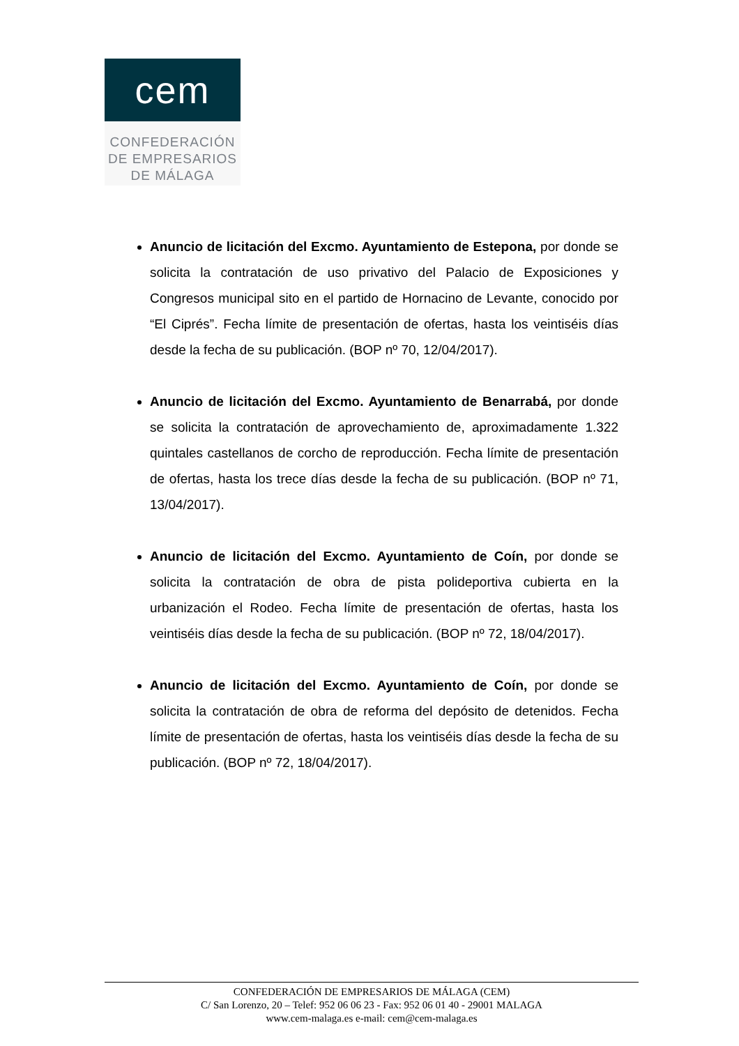cem
CONFEDERACIÓN
DE EMPRESARIOS
DE MÁLAGA
Anuncio de licitación del Excmo. Ayuntamiento de Estepona, por donde se solicita la contratación de uso privativo del Palacio de Exposiciones y Congresos municipal sito en el partido de Hornacino de Levante, conocido por “El Ciprés”. Fecha límite de presentación de ofertas, hasta los veintiséis días desde la fecha de su publicación. (BOP nº 70, 12/04/2017).
Anuncio de licitación del Excmo. Ayuntamiento de Benarrabá, por donde se solicita la contratación de aprovechamiento de, aproximadamente 1.322 quintales castellanos de corcho de reproducción. Fecha límite de presentación de ofertas, hasta los trece días desde la fecha de su publicación. (BOP nº 71, 13/04/2017).
Anuncio de licitación del Excmo. Ayuntamiento de Coín, por donde se solicita la contratación de obra de pista polideportiva cubierta en la urbanización el Rodeo. Fecha límite de presentación de ofertas, hasta los veintiséis días desde la fecha de su publicación. (BOP nº 72, 18/04/2017).
Anuncio de licitación del Excmo. Ayuntamiento de Coín, por donde se solicita la contratación de obra de reforma del depósito de detenidos. Fecha límite de presentación de ofertas, hasta los veintiséis días desde la fecha de su publicación. (BOP nº 72, 18/04/2017).
CONFEDERACIÓN DE EMPRESARIOS DE MÁLAGA (CEM)
C/ San Lorenzo, 20 – Telef: 952 06 06 23 - Fax: 952 06 01 40 - 29001 MALAGA
www.cem-malaga.es e-mail: cem@cem-malaga.es